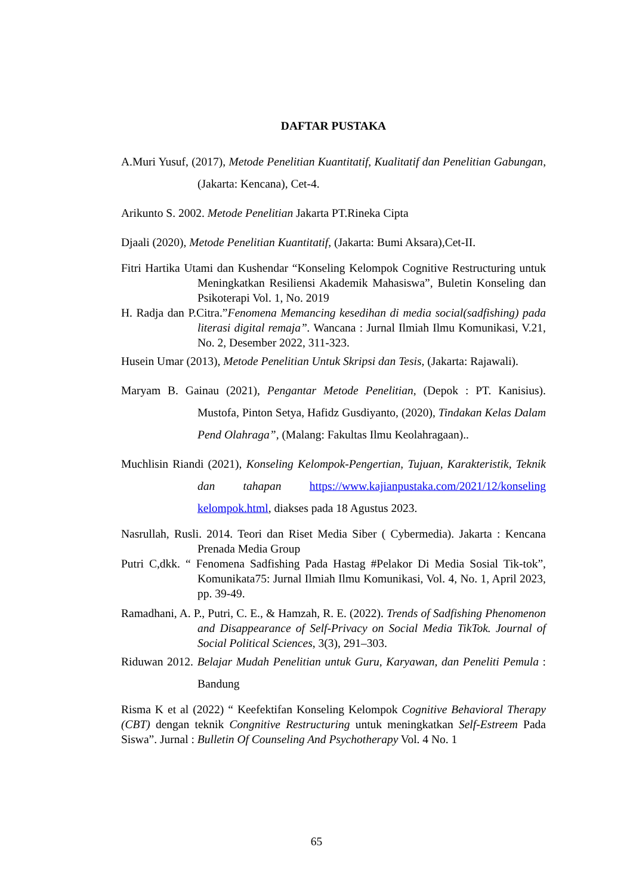DAFTAR PUSTAKA
A.Muri Yusuf, (2017), Metode Penelitian Kuantitatif, Kualitatif dan Penelitian Gabungan, (Jakarta: Kencana), Cet-4.
Arikunto S. 2002. Metode Penelitian Jakarta PT.Rineka Cipta
Djaali (2020), Metode Penelitian Kuantitatif, (Jakarta: Bumi Aksara),Cet-II.
Fitri Hartika Utami dan Kushendar “Konseling Kelompok Cognitive Restructuring untuk Meningkatkan Resiliensi Akademik Mahasiswa”, Buletin Konseling dan Psikoterapi Vol. 1, No. 2019
H. Radja dan P.Citra.”Fenomena Memancing kesedihan di media social(sadfishing) pada literasi digital remaja”. Wancana : Jurnal Ilmiah Ilmu Komunikasi, V.21, No. 2, Desember 2022, 311-323.
Husein Umar (2013), Metode Penelitian Untuk Skripsi dan Tesis, (Jakarta: Rajawali).
Maryam B. Gainau (2021), Pengantar Metode Penelitian, (Depok : PT. Kanisius). Mustofa, Pinton Setya, Hafidz Gusdiyanto, (2020), Tindakan Kelas Dalam Pend Olahraga”, (Malang: Fakultas Ilmu Keolahragaan)..
Muchlisin Riandi (2021), Konseling Kelompok-Pengertian, Tujuan, Karakteristik, Teknik dan tahapan https://www.kajianpustaka.com/2021/12/konseling kelompok.html, diakses pada 18 Agustus 2023.
Nasrullah, Rusli. 2014. Teori dan Riset Media Siber ( Cybermedia). Jakarta : Kencana Prenada Media Group
Putri C,dkk. “ Fenomena Sadfishing Pada Hastag #Pelakor Di Media Sosial Tik-tok”, Komunikata75: Jurnal Ilmiah Ilmu Komunikasi, Vol. 4, No. 1, April 2023, pp. 39-49.
Ramadhani, A. P., Putri, C. E., & Hamzah, R. E. (2022). Trends of Sadfishing Phenomenon and Disappearance of Self-Privacy on Social Media TikTok. Journal of Social Political Sciences, 3(3), 291–303.
Riduwan 2012. Belajar Mudah Penelitian untuk Guru, Karyawan, dan Peneliti Pemula : Bandung
Risma K et al (2022) “ Keefektifan Konseling Kelompok Cognitive Behavioral Therapy (CBT) dengan teknik Congnitive Restructuring untuk meningkatkan Self-Estreem Pada Siswa”. Jurnal : Bulletin Of Counseling And Psychotherapy Vol. 4 No. 1
65